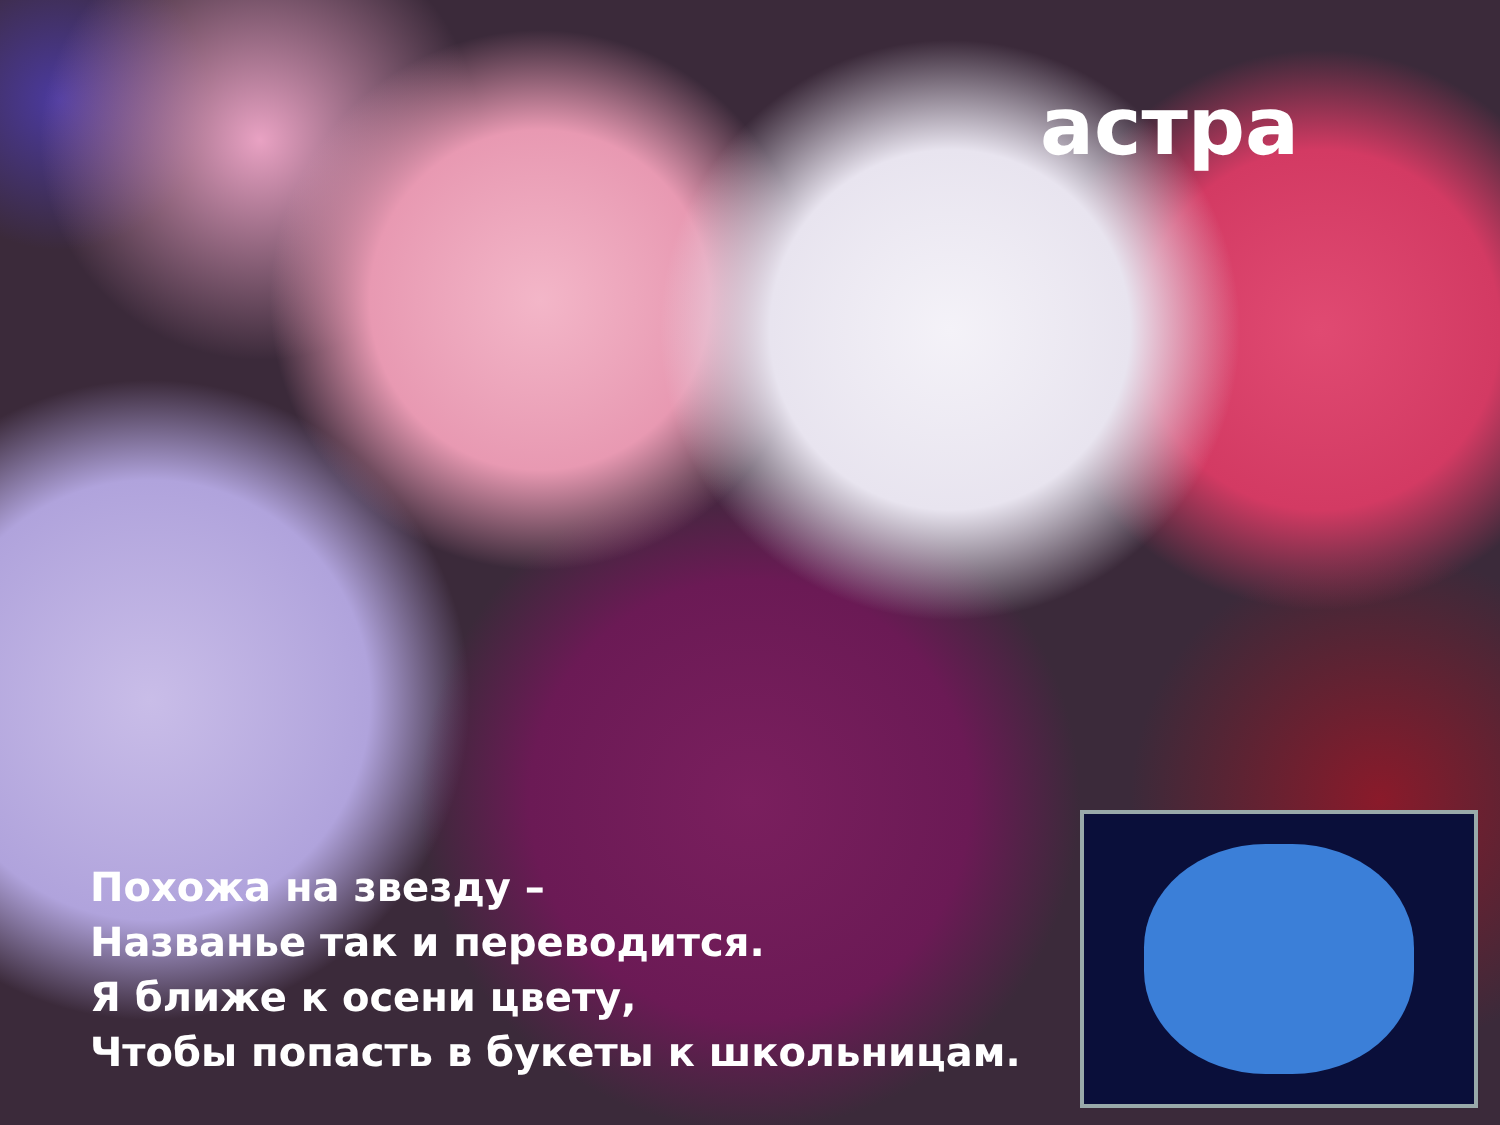астра
Похожа на звезду –
Названье так и переводится.
Я ближе к осени цвету,
Чтобы попасть в букеты к школьницам.